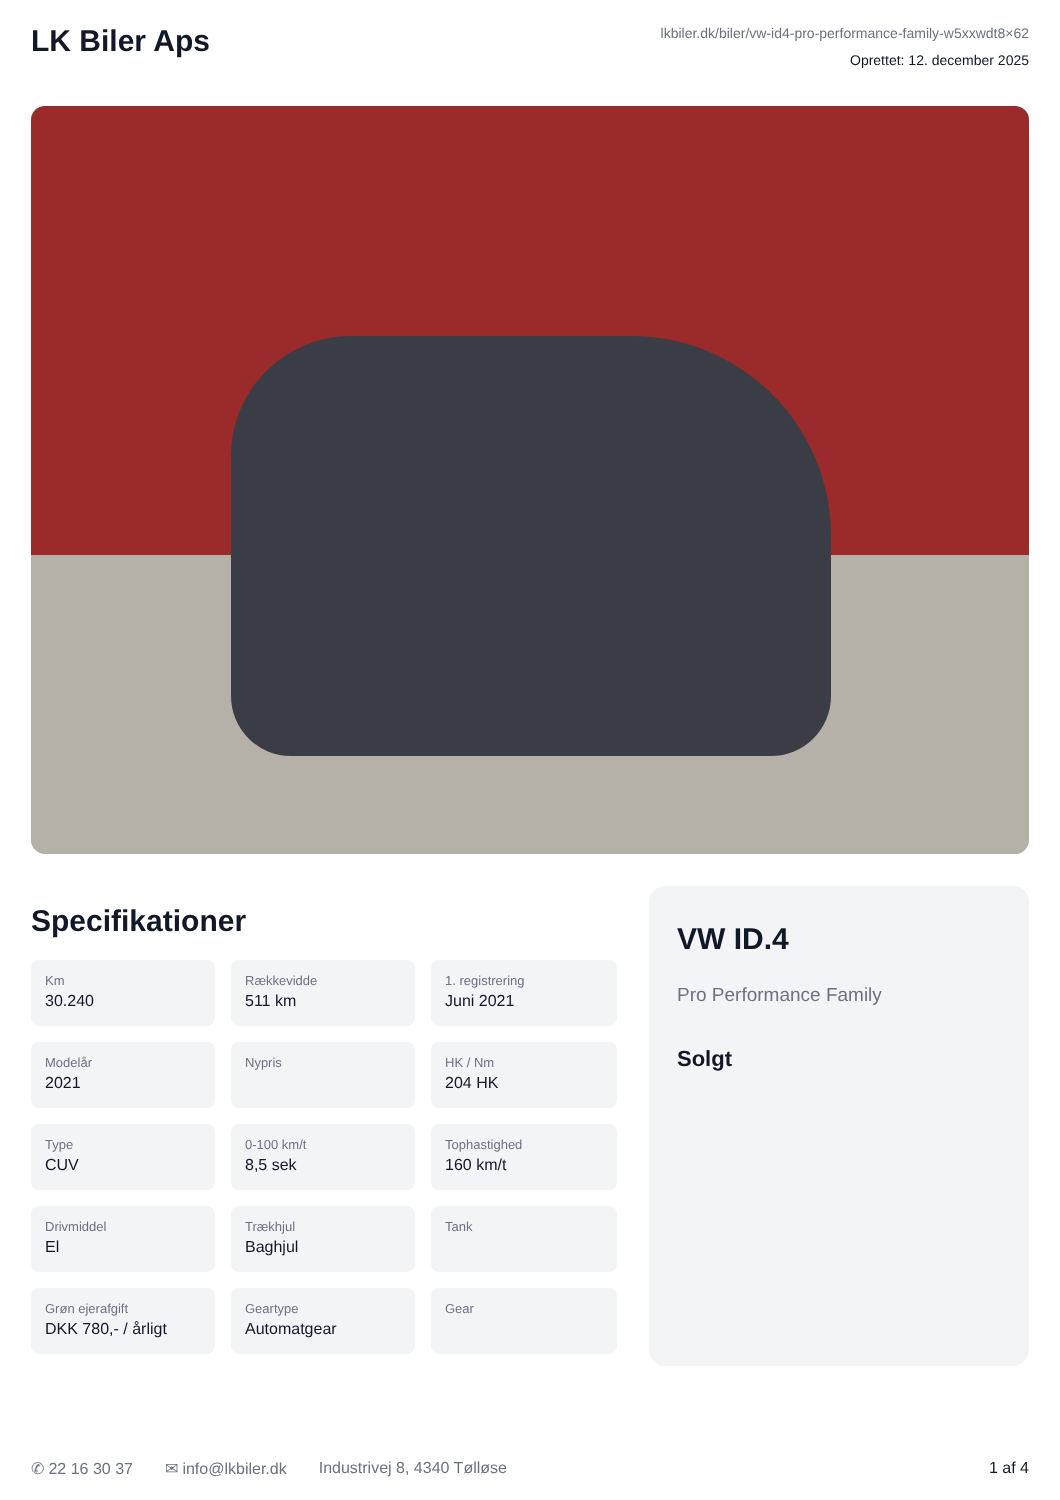LK Biler Aps
lkbiler.dk/biler/vw-id4-pro-performance-family-w5xxwdt8×62
Oprettet: 12. december 2025
Specifikationer
Km
30.240
Rækkevidde
511 km
1. registrering
Juni 2021
Modelår
2021
Nypris
HK / Nm
204 HK
Type
CUV
0-100 km/t
8,5 sek
Tophastighed
160 km/t
Drivmiddel
El
Trækhjul
Baghjul
Tank
Grøn ejerafgift
DKK 780,- / årligt
Geartype
Automatgear
Gear
VW ID.4
Pro Performance Family
Solgt
✆ 22 16 30 37 ✉ info@lkbiler.dk Industrivej 8, 4340 Tølløse 1 af 4